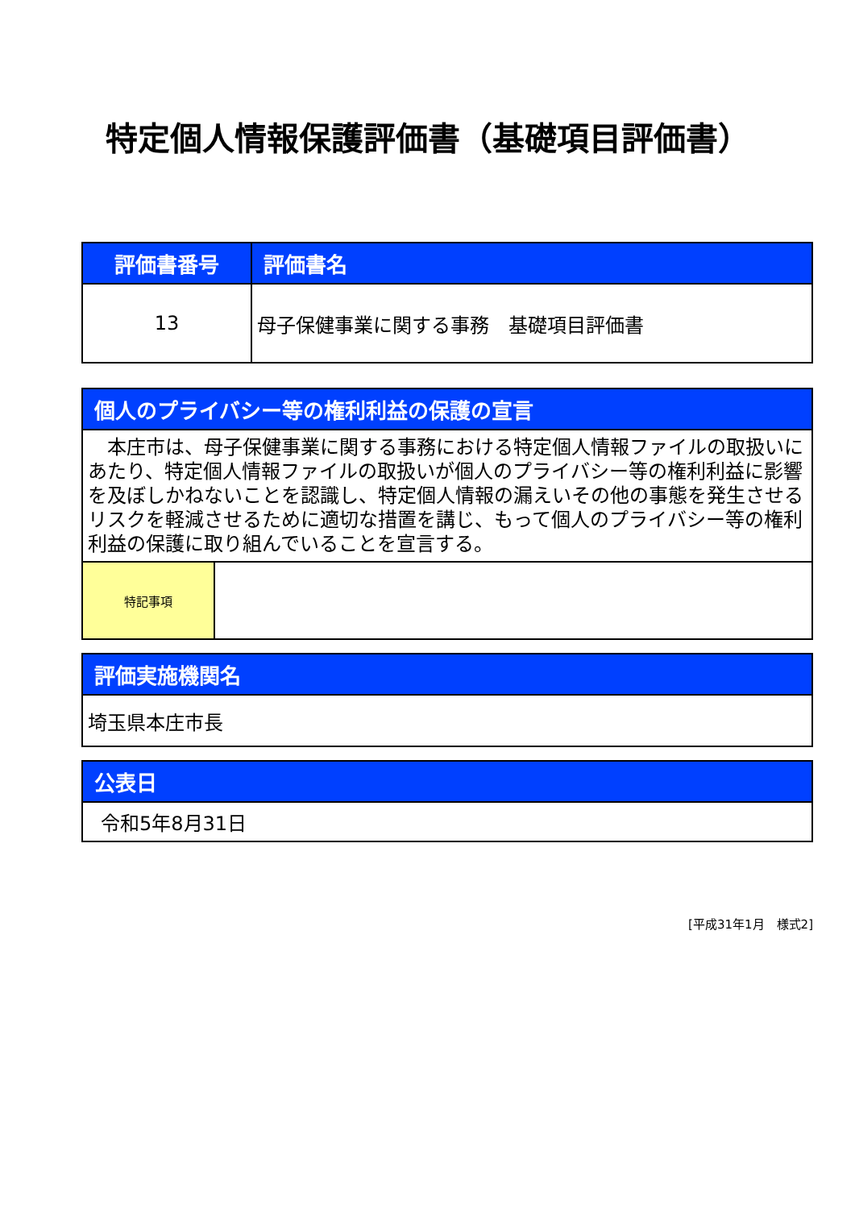特定個人情報保護評価書（基礎項目評価書）
| 評価書番号 | 評価書名 |
| --- | --- |
| 13 | 母子保健事業に関する事務 基礎項目評価書 |
| 個人のプライバシー等の権利利益の保護の宣言 | |
| --- | --- |
| 本庄市は、母子保健事業に関する事務における特定個人情報ファイルの取扱いにあたり、特定個人情報ファイルの取扱いが個人のプライバシー等の権利利益に影響を及ぼしかねないことを認識し、特定個人情報の漏えいその他の事態を発生させるリスクを軽減させるために適切な措置を講じ、もって個人のプライバシー等の権利利益の保護に取り組んでいることを宣言する。 | |
| 特記事項 | |
| 評価実施機関名 |
| --- |
| 埼玉県本庄市長 |
| 公表日 |
| --- |
| 令和5年8月31日 |
[平成31年1月　様式2]